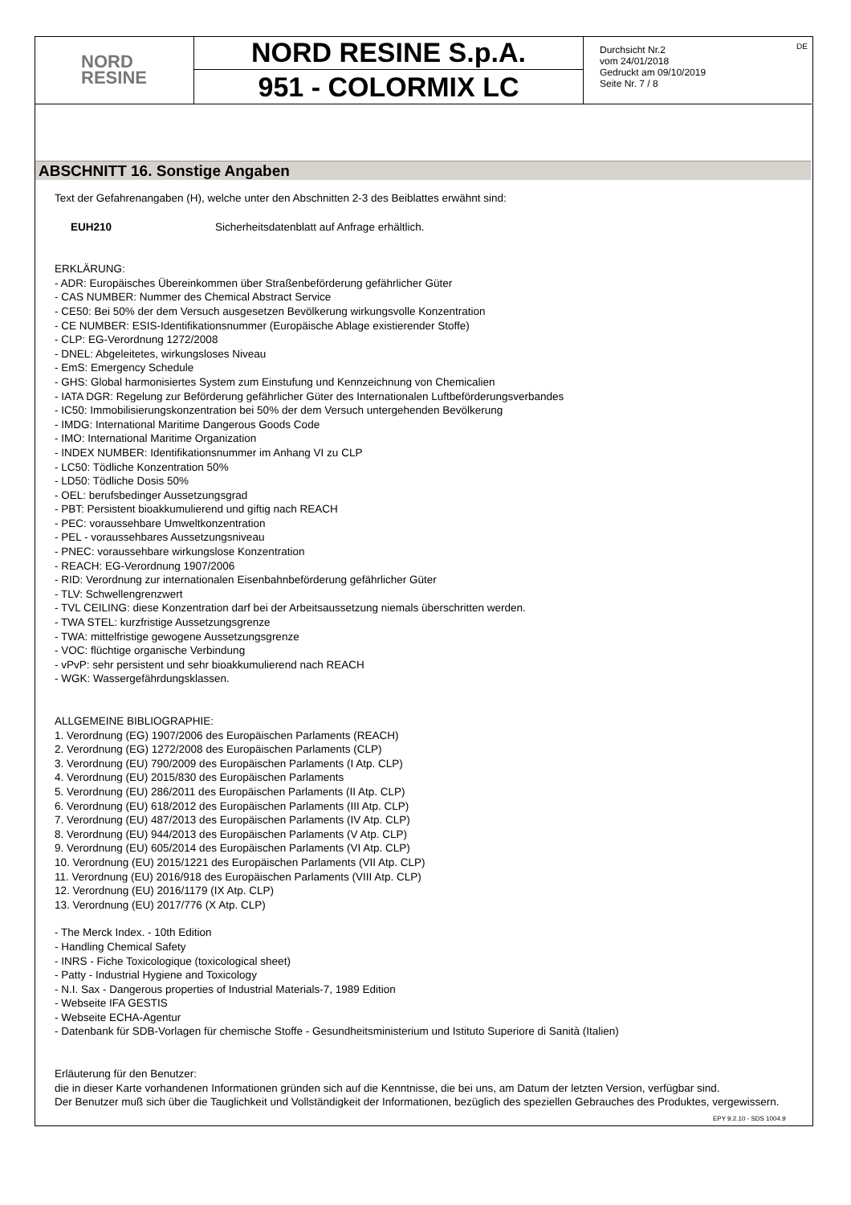NORD
RESINE
NORD RESINE S.p.A.
951 - COLORMIX LC
Durchsicht Nr.2
vom 24/01/2018
Gedruckt am 09/10/2019
Seite Nr. 7 / 8
DE
ABSCHNITT 16. Sonstige Angaben
Text der Gefahrenangaben (H), welche unter den Abschnitten 2-3 des Beiblattes erwähnt sind:
EUH210 Sicherheitsdatenblatt auf Anfrage erhältlich.
ERKLÄRUNG:
- ADR: Europäisches Übereinkommen über Straßenbeförderung gefährlicher Güter
- CAS NUMBER: Nummer des Chemical Abstract Service
- CE50: Bei 50% der dem Versuch ausgesetzen Bevölkerung wirkungsvolle Konzentration
- CE NUMBER: ESIS-Identifikationsnummer (Europäische Ablage existierender Stoffe)
- CLP: EG-Verordnung 1272/2008
- DNEL: Abgeleitetes, wirkungsloses Niveau
- EmS: Emergency Schedule
- GHS: Global harmonisiertes System zum Einstufung und Kennzeichnung von Chemicalien
- IATA DGR: Regelung zur Beförderung gefährlicher Güter des Internationalen Luftbeförderungsverbandes
- IC50: Immobilisierungskonzentration bei 50% der dem Versuch untergehenden Bevölkerung
- IMDG: International Maritime Dangerous Goods Code
- IMO: International Maritime Organization
- INDEX NUMBER: Identifikationsnummer im Anhang VI zu CLP
- LC50: Tödliche Konzentration 50%
- LD50: Tödliche Dosis 50%
- OEL: berufsbedinger Aussetzungsgrad
- PBT: Persistent bioakkumulierend und giftig nach REACH
- PEC: voraussehbare Umweltkonzentration
- PEL - voraussehbares Aussetzungsniveau
- PNEC: voraussehbare wirkungslose Konzentration
- REACH: EG-Verordnung 1907/2006
- RID: Verordnung zur internationalen Eisenbahnbeförderung gefährlicher Güter
- TLV: Schwellengrenzwert
- TVL CEILING: diese Konzentration darf bei der Arbeitsaussetzung niemals überschritten werden.
- TWA STEL: kurzfristige Aussetzungsgrenze
- TWA: mittelfristige gewogene Aussetzungsgrenze
- VOC: flüchtige organische Verbindung
- vPvP: sehr persistent und sehr bioakkumulierend nach REACH
- WGK: Wassergefährdungsklassen.
ALLGEMEINE BIBLIOGRAPHIE:
1. Verordnung (EG) 1907/2006 des Europäischen Parlaments (REACH)
2. Verordnung (EG) 1272/2008 des Europäischen Parlaments (CLP)
3. Verordnung (EU) 790/2009 des Europäischen Parlaments (I Atp. CLP)
4. Verordnung (EU) 2015/830 des Europäischen Parlaments
5. Verordnung (EU) 286/2011 des Europäischen Parlaments (II Atp. CLP)
6. Verordnung (EU) 618/2012 des Europäischen Parlaments (III Atp. CLP)
7. Verordnung (EU) 487/2013 des Europäischen Parlaments (IV Atp. CLP)
8. Verordnung (EU) 944/2013 des Europäischen Parlaments (V Atp. CLP)
9. Verordnung (EU) 605/2014 des Europäischen Parlaments (VI Atp. CLP)
10. Verordnung (EU) 2015/1221 des Europäischen Parlaments (VII Atp. CLP)
11. Verordnung (EU) 2016/918 des Europäischen Parlaments (VIII Atp. CLP)
12. Verordnung (EU) 2016/1179 (IX Atp. CLP)
13. Verordnung (EU) 2017/776 (X Atp. CLP)
- The Merck Index. - 10th Edition
- Handling Chemical Safety
- INRS - Fiche Toxicologique (toxicological sheet)
- Patty - Industrial Hygiene and Toxicology
- N.I. Sax - Dangerous properties of Industrial Materials-7, 1989 Edition
- Webseite IFA GESTIS
- Webseite ECHA-Agentur
- Datenbank für SDB-Vorlagen für chemische Stoffe - Gesundheitsministerium und Istituto Superiore di Sanità (Italien)
Erläuterung für den Benutzer:
die in dieser Karte vorhandenen Informationen gründen sich auf die Kenntnisse, die bei uns, am Datum der letzten Version, verfügbar sind.
Der Benutzer muß sich über die Tauglichkeit und Vollständigkeit der Informationen, bezüglich des speziellen Gebrauches des Produktes, vergewissern.
EPY 9.2.10 - SDS 1004.9